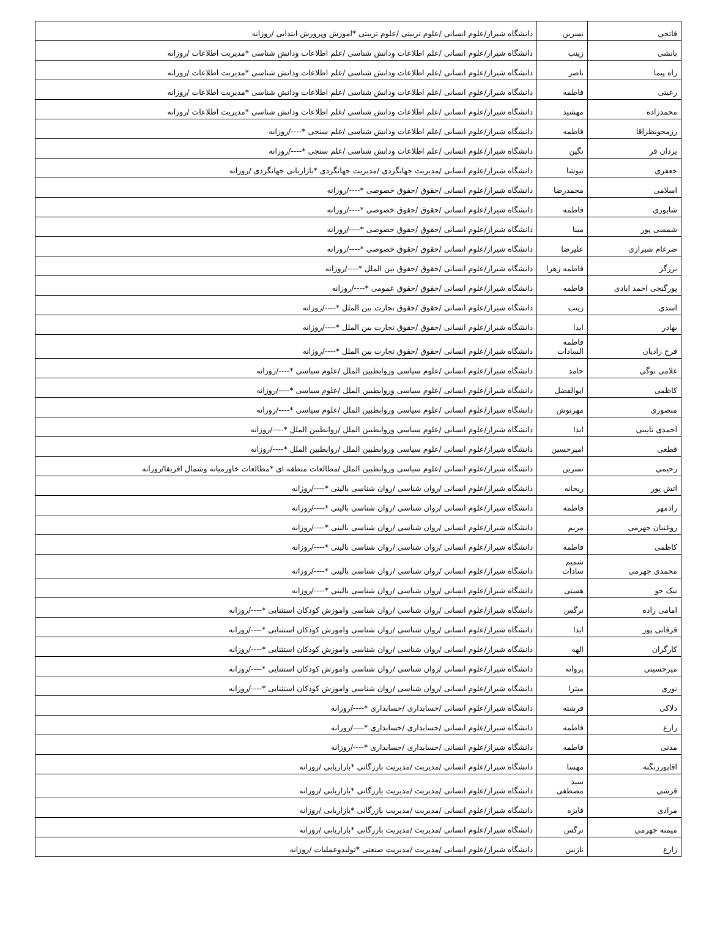| فاتحی | نسرین | دانشگاه شیراز/علوم انسانی /علوم تربیتی /علوم تربیتی *اموزش وپرورش ابتدایی /روزانه |
| بانشی | زینب | دانشگاه شیراز/علوم انسانی /علم اطلاعات ودانش شناسی /علم اطلاعات ودانش شناسی *مدیریت اطلاعات /روزانه |
| راه پیما | ناصر | دانشگاه شیراز/علوم انسانی /علم اطلاعات ودانش شناسی /علم اطلاعات ودانش شناسی *مدیریت اطلاعات /روزانه |
| رعیتی | فاطمه | دانشگاه شیراز/علوم انسانی /علم اطلاعات ودانش شناسی /علم اطلاعات ودانش شناسی *مدیریت اطلاعات /روزانه |
| محمدزاده | مهشید | دانشگاه شیراز/علوم انسانی /علم اطلاعات ودانش شناسی /علم اطلاعات ودانش شناسی *مدیریت اطلاعات /روزانه |
| رزمجونظراقا | فاطمه | دانشگاه شیراز/علوم انسانی /علم اطلاعات ودانش شناسی /علم سنجی *----/روزانه |
| یزدان فر | نگین | دانشگاه شیراز/علوم انسانی /علم اطلاعات ودانش شناسی /علم سنجی *----/روزانه |
| جعفری | نیوشا | دانشگاه شیراز/علوم انسانی /مدیریت جهانگردی /مدیریت جهانگردی *بازاریابی جهانگردی /روزانه |
| اسلامی | محمدرضا | دانشگاه شیراز/علوم انسانی /حقوق /حقوق خصوصی *----/روزانه |
| شاپوری | فاطمه | دانشگاه شیراز/علوم انسانی /حقوق /حقوق خصوصی *----/روزانه |
| شمسی پور | مینا | دانشگاه شیراز/علوم انسانی /حقوق /حقوق خصوصی *----/روزانه |
| ضرغام شیرازی | علیرضا | دانشگاه شیراز/علوم انسانی /حقوق /حقوق خصوصی *----/روزانه |
| برزگر | فاطمه زهرا | دانشگاه شیراز/علوم انسانی /حقوق /حقوق بین الملل *----/روزانه |
| پورگنجی احمد ابادی | فاطمه | دانشگاه شیراز/علوم انسانی /حقوق /حقوق عمومی *----/روزانه |
| اسدی | زینب | دانشگاه شیراز/علوم انسانی /حقوق /حقوق تجارت بین الملل *----/روزانه |
| بهادر | ایدا | دانشگاه شیراز/علوم انسانی /حقوق /حقوق تجارت بین الملل *----/روزانه |
| فرخ زادیان | فاطمه السادات | دانشگاه شیراز/علوم انسانی /حقوق /حقوق تجارت بین الملل *----/روزانه |
| غلامی بوگی | حامد | دانشگاه شیراز/علوم انسانی /علوم سیاسی وروابطبین الملل /علوم سیاسی *----/روزانه |
| کاظمی | ابوالفضل | دانشگاه شیراز/علوم انسانی /علوم سیاسی وروابطبین الملل /علوم سیاسی *----/روزانه |
| منصوری | مهرنوش | دانشگاه شیراز/علوم انسانی /علوم سیاسی وروابطبین الملل /علوم سیاسی *----/روزانه |
| احمدی نایینی | ایدا | دانشگاه شیراز/علوم انسانی /علوم سیاسی وروابطبین الملل /روابطبین الملل *----/روزانه |
| قطعی | امیرحسین | دانشگاه شیراز/علوم انسانی /علوم سیاسی وروابطبین الملل /روابطبین الملل *----/روزانه |
| رحیمی | نسرین | دانشگاه شیراز/علوم انسانی /علوم سیاسی وروابطبین الملل /مطالعات منطقه ای *مطالعات خاورمیانه وشمال افریقا/روزانه |
| اتش پور | ریحانه | دانشگاه شیراز/علوم انسانی /روان شناسی /روان شناسی بالینی *----/روزانه |
| رادمهر | فاطمه | دانشگاه شیراز/علوم انسانی /روان شناسی /روان شناسی بالینی *----/روزانه |
| روغنیان جهرمی | مریم | دانشگاه شیراز/علوم انسانی /روان شناسی /روان شناسی بالینی *----/روزانه |
| کاظمی | فاطمه | دانشگاه شیراز/علوم انسانی /روان شناسی /روان شناسی بالینی *----/روزانه |
| محمدی جهرمی | شمیم سادات | دانشگاه شیراز/علوم انسانی /روان شناسی /روان شناسی بالینی *----/روزانه |
| نیک خو | هستی | دانشگاه شیراز/علوم انسانی /روان شناسی /روان شناسی بالینی *----/روزانه |
| امامی زاده | نرگس | دانشگاه شیراز/علوم انسانی /روان شناسی /روان شناسی واموزش کودکان استثنایی *----/روزانه |
| قرقانی پور | ایدا | دانشگاه شیراز/علوم انسانی /روان شناسی /روان شناسی واموزش کودکان استثنایی *----/روزانه |
| کارگران | الهه | دانشگاه شیراز/علوم انسانی /روان شناسی /روان شناسی واموزش کودکان استثنایی *----/روزانه |
| میرحسینی | پروانه | دانشگاه شیراز/علوم انسانی /روان شناسی /روان شناسی واموزش کودکان استثنایی *----/روزانه |
| نوری | میترا | دانشگاه شیراز/علوم انسانی /روان شناسی /روان شناسی واموزش کودکان استثنایی *----/روزانه |
| دلاکی | فرشته | دانشگاه شیراز/علوم انسانی /حسابداری /حسابداری *----/روزانه |
| زارع | فاطمه | دانشگاه شیراز/علوم انسانی /حسابداری /حسابداری *----/روزانه |
| مدنی | فاطمه | دانشگاه شیراز/علوم انسانی /حسابداری /حسابداری *----/روزانه |
| اقاپورزنگنه | مهسا | دانشگاه شیراز/علوم انسانی /مدیریت /مدیریت بازرگانی *بازاریابی /روزانه |
| قرشی | سید مصطفی | دانشگاه شیراز/علوم انسانی /مدیریت /مدیریت بازرگانی *بازاریابی /روزانه |
| مرادی | فایزه | دانشگاه شیراز/علوم انسانی /مدیریت /مدیریت بازرگانی *بازاریابی /روزانه |
| میمنه جهرمی | نرگس | دانشگاه شیراز/علوم انسانی /مدیریت /مدیریت بازرگانی *بازاریابی /روزانه |
| زارع | نازنین | دانشگاه شیراز/علوم انسانی /مدیریت /مدیریت صنعتی *تولیدوعملیات /روزانه |